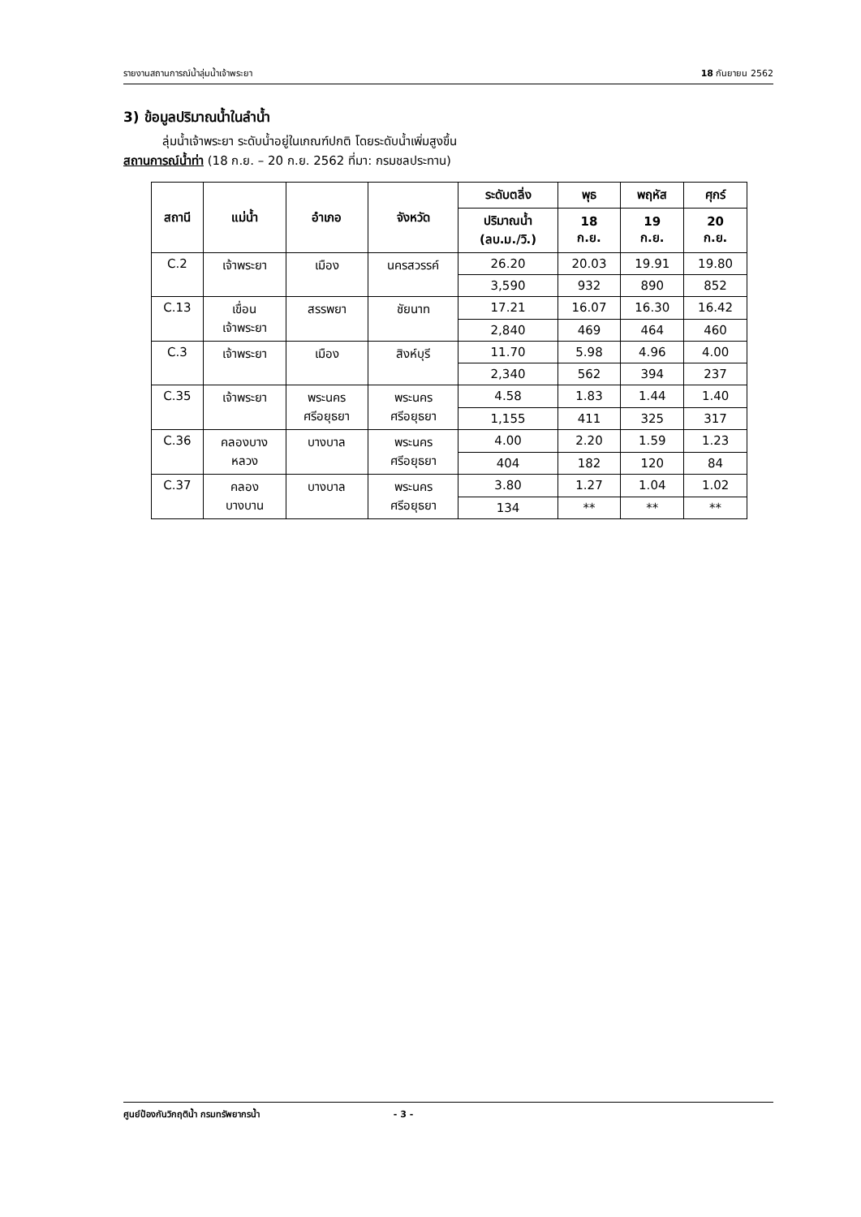รายงานสถานการณ์น้ำลุ่มน้ำเจ้าพระยา 18 กันยายน 2562
3) ข้อมูลปริมาณน้ำในลำน้ำ
ลุ่มน้ำเจ้าพระยา ระดับน้ำอยู่ในเกณฑ์ปกติ โดยระดับน้ำเพิ่มสูงขึ้น
สถานการณ์น้ำท่า (18 ก.ย. – 20 ก.ย. 2562 ที่มา: กรมชลประทาน)
| สถานี | แม่น้ำ | อำเภอ | จังหวัด | ระดับตลิ่ง | พุธ | พฤหัส | ศุกร์ |
| --- | --- | --- | --- | --- | --- | --- | --- |
| | | | | ปริมาณน้ำ (ลบ.ม./วิ.) | 18 ก.ย. | 19 ก.ย. | 20 ก.ย. |
| C.2 | เจ้าพระยา | เมือง | นครสวรรค์ | 26.20 | 20.03 | 19.91 | 19.80 |
| | | | | 3,590 | 932 | 890 | 852 |
| C.13 | เขื่อน เจ้าพระยา | สรรพยา | ชัยนาท | 17.21 | 16.07 | 16.30 | 16.42 |
| | | | | 2,840 | 469 | 464 | 460 |
| C.3 | เจ้าพระยา | เมือง | สิงห์บุรี | 11.70 | 5.98 | 4.96 | 4.00 |
| | | | | 2,340 | 562 | 394 | 237 |
| C.35 | เจ้าพระยา | พระนคร ศรีอยุธยา | พระนคร ศรีอยุธยา | 4.58 | 1.83 | 1.44 | 1.40 |
| | | | | 1,155 | 411 | 325 | 317 |
| C.36 | คลองบาง หลวง | บางบาล | พระนคร ศรีอยุธยา | 4.00 | 2.20 | 1.59 | 1.23 |
| | | | | 404 | 182 | 120 | 84 |
| C.37 | คลอง บางบาน | บางบาล | พระนคร ศรีอยุธยา | 3.80 | 1.27 | 1.04 | 1.02 |
| | | | | 134 | ** | ** | ** |
ศูนย์ป้องกันวิกฤติน้ำ กรมทรัพยากรน้ำ - 3 -